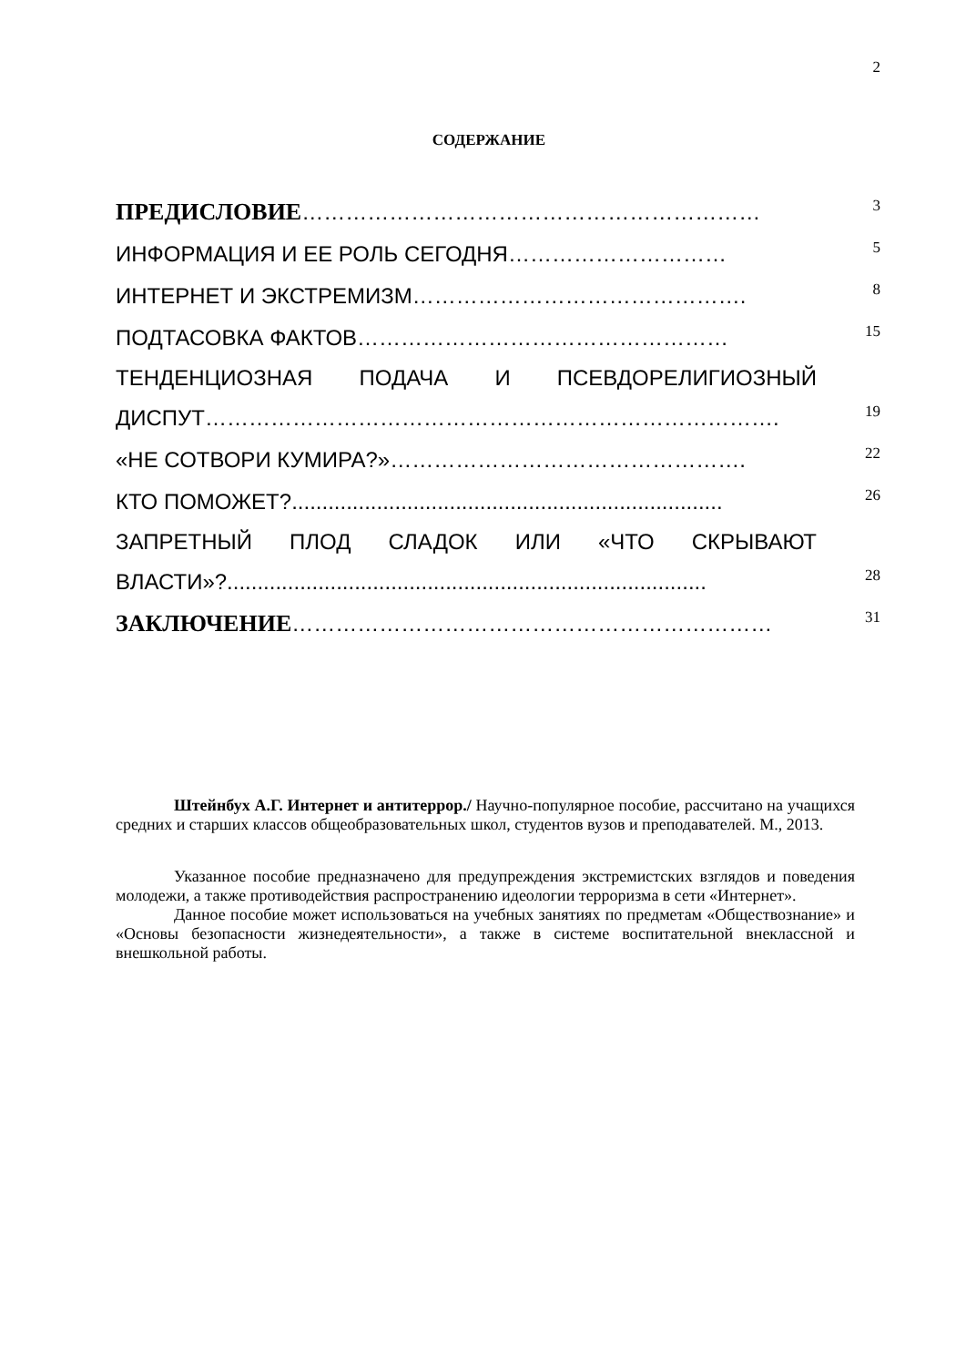2
СОДЕРЖАНИЕ
ПРЕДИСЛОВИЕ………………………………………………………
3
ИНФОРМАЦИЯ И ЕЕ РОЛЬ СЕГОДНЯ…………………………
5
ИНТЕРНЕТ И ЭКСТРЕМИЗМ……………………………………….
8
ПОДТАСОВКА ФАКТОВ……………………………………………
15
ТЕНДЕНЦИОЗНАЯ ПОДАЧА И ПСЕВДОРЕЛИГИОЗНЫЙ
ДИСПУТ…………………………………………………………………….
19
«НЕ СОТВОРИ КУМИРА?»………………………………………….
22
КТО ПОМОЖЕТ?.......................................................................
26
ЗАПРЕТНЫЙ ПЛОД СЛАДОК ИЛИ «ЧТО СКРЫВАЮТ
ВЛАСТИ»?...............................................................................
28
ЗАКЛЮЧЕНИЕ…………………………………………………………
31
Штейнбух А.Г. Интернет и антитеррор./ Научно-популярное пособие, рассчитано на учащихся средних и старших классов общеобразовательных школ, студентов вузов и преподавателей. М., 2013.
Указанное пособие предназначено для предупреждения экстремистских взглядов и поведения молодежи, а также противодействия распространению идеологии терроризма в сети «Интернет».
Данное пособие может использоваться на учебных занятиях по предметам «Обществознание» и «Основы безопасности жизнедеятельности», а также в системе воспитательной внеклассной и внешкольной работы.